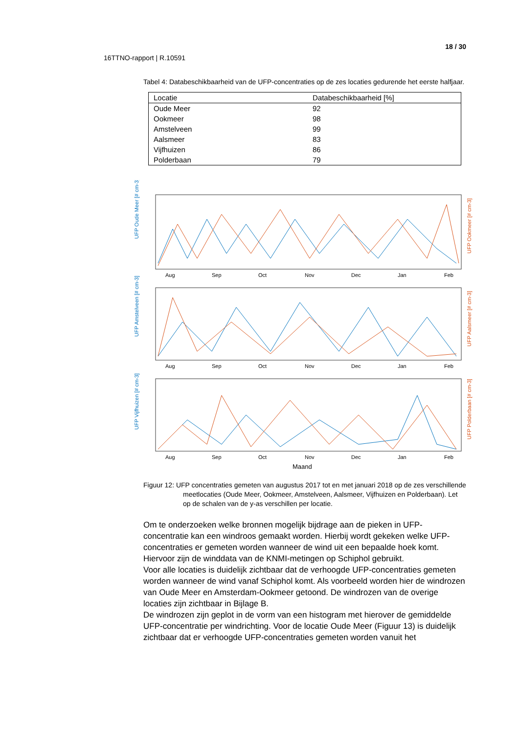18 / 30
16TTNO-rapport | R.10591
Tabel 4: Databeschikbaarheid van de UFP-concentraties op de zes locaties gedurende het eerste halfjaar.
| Locatie | Databeschikbaarheid [%] |
| --- | --- |
| Oude Meer | 92 |
| Ookmeer | 98 |
| Amstelveen | 99 |
| Aalsmeer | 83 |
| Vijfhuizen | 86 |
| Polderbaan | 79 |
UFP Oude Meer [# cm-3]
UFP Ookmeer [# cm-3]
UFP Amstelveen [# cm-3]
UFP Aalsmeer [# cm-3]
UFP Vijfhuizen [# cm-3]
UFP Polderbaan [# cm-3]
Aug
Sep
Oct
Nov
Dec
Jan
Feb
Aug
Sep
Oct
Nov
Dec
Jan
Feb
Aug
Sep
Oct
Nov
Dec
Jan
Feb
Maand
Figuur 12: UFP concentraties gemeten van augustus 2017 tot en met januari 2018 op de zes verschillende meetlocaties (Oude Meer, Ookmeer, Amstelveen, Aalsmeer, Vijfhuizen en Polderbaan). Let op de schalen van de y-as verschillen per locatie.
Om te onderzoeken welke bronnen mogelijk bijdrage aan de pieken in UFP-concentratie kan een windroos gemaakt worden. Hierbij wordt gekeken welke UFP-concentraties er gemeten worden wanneer de wind uit een bepaalde hoek komt. Hiervoor zijn de winddata van de KNMI-metingen op Schiphol gebruikt.
Voor alle locaties is duidelijk zichtbaar dat de verhoogde UFP-concentraties gemeten worden wanneer de wind vanaf Schiphol komt. Als voorbeeld worden hier de windrozen van Oude Meer en Amsterdam-Ookmeer getoond. De windrozen van de overige locaties zijn zichtbaar in Bijlage B.
De windrozen zijn geplot in de vorm van een histogram met hierover de gemiddelde UFP-concentratie per windrichting. Voor de locatie Oude Meer (Figuur 13) is duidelijk zichtbaar dat er verhoogde UFP-concentraties gemeten worden vanuit het